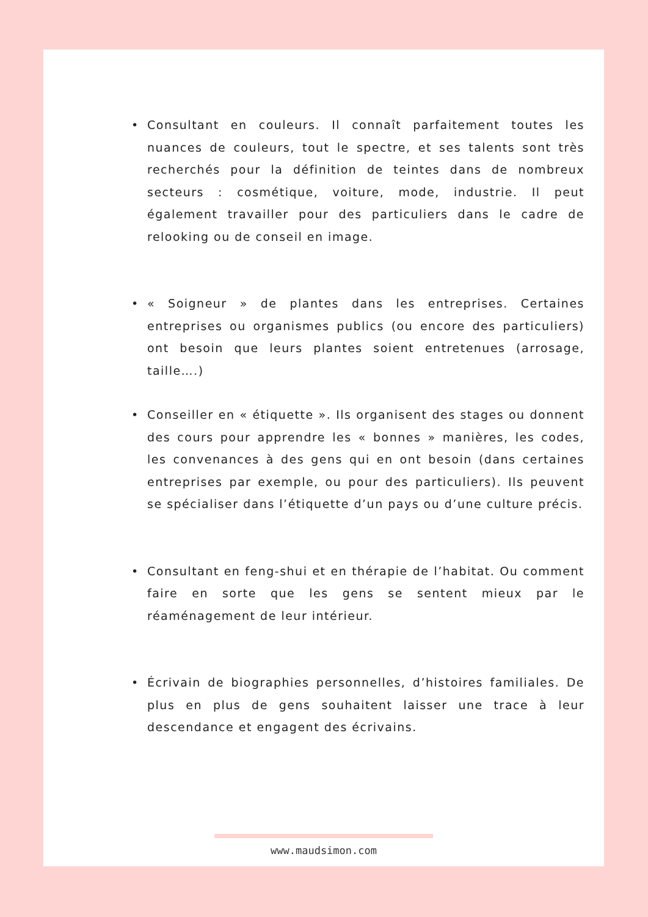• Consultant en couleurs. Il connaît parfaitement toutes les nuances de couleurs, tout le spectre, et ses talents sont très recherchés pour la définition de teintes dans de nombreux secteurs : cosmétique, voiture, mode, industrie. Il peut également travailler pour des particuliers dans le cadre de relooking ou de conseil en image.
• « Soigneur » de plantes dans les entreprises. Certaines entreprises ou organismes publics (ou encore des particuliers) ont besoin que leurs plantes soient entretenues (arrosage, taille….)
• Conseiller en « étiquette ». Ils organisent des stages ou donnent des cours pour apprendre les « bonnes » manières, les codes, les convenances à des gens qui en ont besoin (dans certaines entreprises par exemple, ou pour des particuliers). Ils peuvent se spécialiser dans l’étiquette d’un pays ou d’une culture précis.
• Consultant en feng-shui et en thérapie de l’habitat. Ou comment faire en sorte que les gens se sentent mieux par le réaménagement de leur intérieur.
• Écrivain de biographies personnelles, d’histoires familiales. De plus en plus de gens souhaitent laisser une trace à leur descendance et engagent des écrivains.
www.maudsimon.com